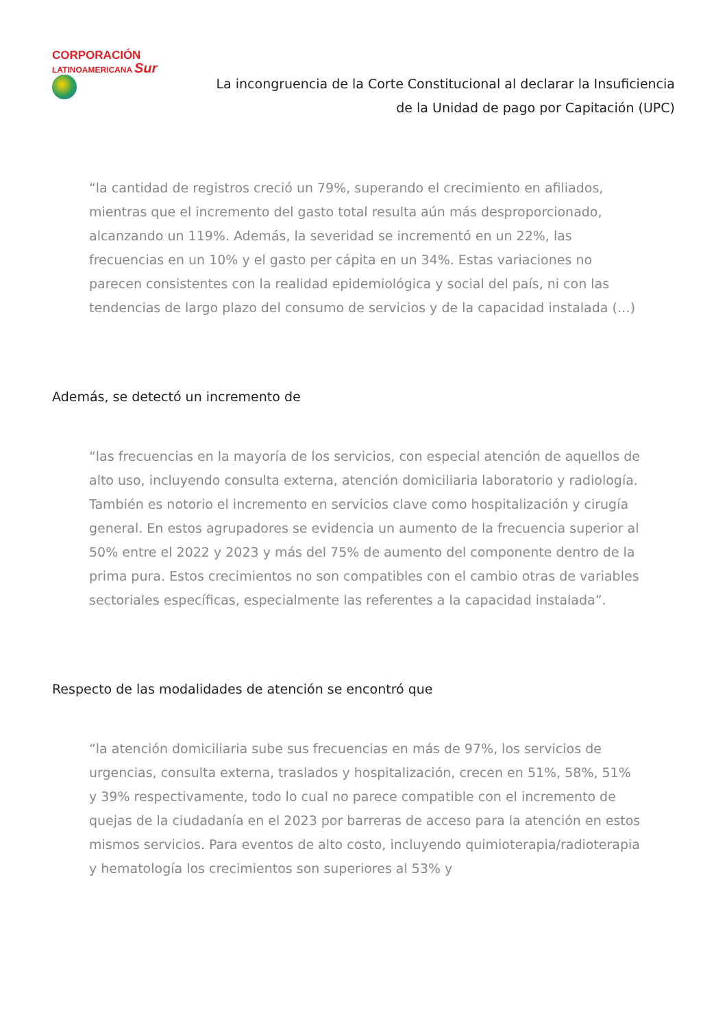CORPORACIÓN
LATINOAMERICANA Sur
La incongruencia de la Corte Constitucional al declarar la Insuficiencia
de la Unidad de pago por Capitación (UPC)
“la cantidad de registros creció un 79%, superando el crecimiento en afiliados, mientras que el incremento del gasto total resulta aún más desproporcionado, alcanzando un 119%. Además, la severidad se incrementó en un 22%, las frecuencias en un 10% y el gasto per cápita en un 34%. Estas variaciones no parecen consistentes con la realidad epidemiológica y social del país, ni con las tendencias de largo plazo del consumo de servicios y de la capacidad instalada (…)
Además, se detectó un incremento de
“las frecuencias en la mayoría de los servicios, con especial atención de aquellos de alto uso, incluyendo consulta externa, atención domiciliaria laboratorio y radiología. También es notorio el incremento en servicios clave como hospitalización y cirugía general. En estos agrupadores se evidencia un aumento de la frecuencia superior al 50% entre el 2022 y 2023 y más del 75% de aumento del componente dentro de la prima pura. Estos crecimientos no son compatibles con el cambio otras de variables sectoriales específicas, especialmente las referentes a la capacidad instalada”.
Respecto de las modalidades de atención se encontró que
“la atención domiciliaria sube sus frecuencias en más de 97%, los servicios de urgencias, consulta externa, traslados y hospitalización, crecen en 51%, 58%, 51% y 39% respectivamente, todo lo cual no parece compatible con el incremento de quejas de la ciudadanía en el 2023 por barreras de acceso para la atención en estos mismos servicios. Para eventos de alto costo, incluyendo quimioterapia/radioterapia y hematología los crecimientos son superiores al 53% y